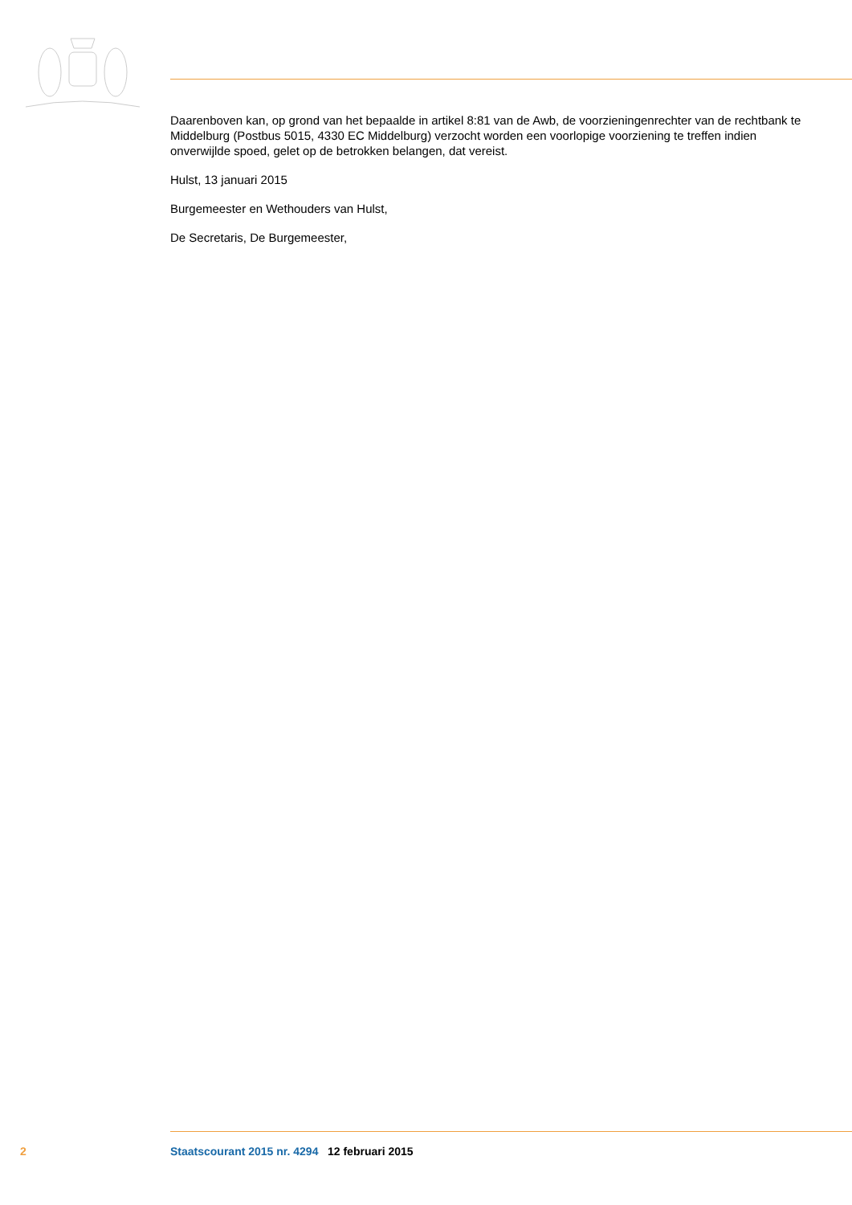Daarenboven kan, op grond van het bepaalde in artikel 8:81 van de Awb, de voorzieningenrechter van de rechtbank te Middelburg (Postbus 5015, 4330 EC Middelburg) verzocht worden een voorlopige voorziening te treffen indien onverwijlde spoed, gelet op de betrokken belangen, dat vereist.
Hulst, 13 januari 2015
Burgemeester en Wethouders van Hulst,
De Secretaris, De Burgemeester,
2 Staatscourant 2015 nr. 4294 12 februari 2015